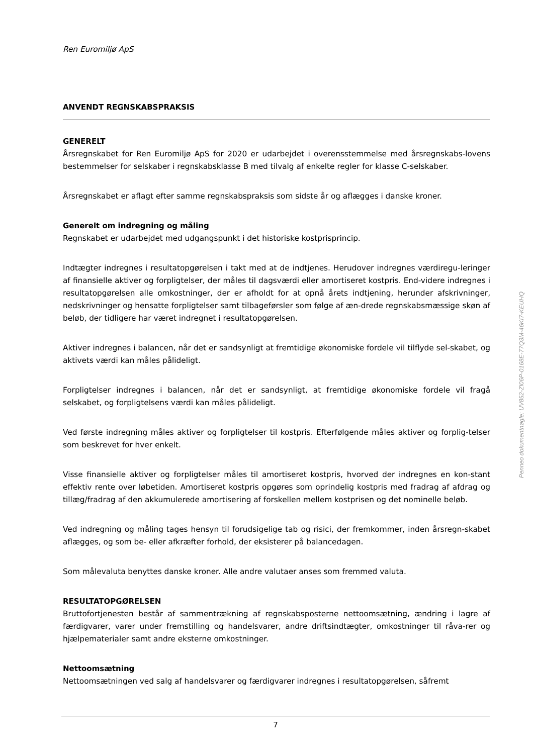Ren Euromiljø ApS
ANVENDT REGNSKABSPRAKSIS
GENERELT
Årsregnskabet for Ren Euromiljø ApS for 2020 er udarbejdet i overensstemmelse med årsregnskabs-lovens bestemmelser for selskaber i regnskabsklasse B med tilvalg af enkelte regler for klasse C-selskaber.
Årsregnskabet er aflagt efter samme regnskabspraksis som sidste år og aflægges i danske kroner.
Generelt om indregning og måling
Regnskabet er udarbejdet med udgangspunkt i det historiske kostprisprincip.
Indtægter indregnes i resultatopgørelsen i takt med at de indtjenes. Herudover indregnes værdiregu-leringer af finansielle aktiver og forpligtelser, der måles til dagsværdi eller amortiseret kostpris. End-videre indregnes i resultatopgørelsen alle omkostninger, der er afholdt for at opnå årets indtjening, herunder afskrivninger, nedskrivninger og hensatte forpligtelser samt tilbageførsler som følge af æn-drede regnskabsmæssige skøn af beløb, der tidligere har været indregnet i resultatopgørelsen.
Aktiver indregnes i balancen, når det er sandsynligt at fremtidige økonomiske fordele vil tilflyde sel-skabet, og aktivets værdi kan måles pålideligt.
Forpligtelser indregnes i balancen, når det er sandsynligt, at fremtidige økonomiske fordele vil fragå selskabet, og forpligtelsens værdi kan måles pålideligt.
Ved første indregning måles aktiver og forpligtelser til kostpris. Efterfølgende måles aktiver og forplig-telser som beskrevet for hver enkelt.
Visse finansielle aktiver og forpligtelser måles til amortiseret kostpris, hvorved der indregnes en kon-stant effektiv rente over løbetiden. Amortiseret kostpris opgøres som oprindelig kostpris med fradrag af afdrag og tillæg/fradrag af den akkumulerede amortisering af forskellen mellem kostprisen og det nominelle beløb.
Ved indregning og måling tages hensyn til forudsigelige tab og risici, der fremkommer, inden årsregn-skabet aflægges, og som be- eller afkræfter forhold, der eksisterer på balancedagen.
Som målevaluta benyttes danske kroner. Alle andre valutaer anses som fremmed valuta.
RESULTATOPGØRELSEN
Bruttofortjenesten består af sammentrækning af regnskabsposterne nettoomsætning, ændring i lagre af færdigvarer, varer under fremstilling og handelsvarer, andre driftsindtægter, omkostninger til råva-rer og hjælpematerialer samt andre eksterne omkostninger.
Nettoomsætning
Nettoomsætningen ved salg af handelsvarer og færdigvarer indregnes i resultatopgørelsen, såfremt
7
Penneo dokumentnøgle: UV852-ZI06P-0168E-77Q3M-46KI7-KEUHQ